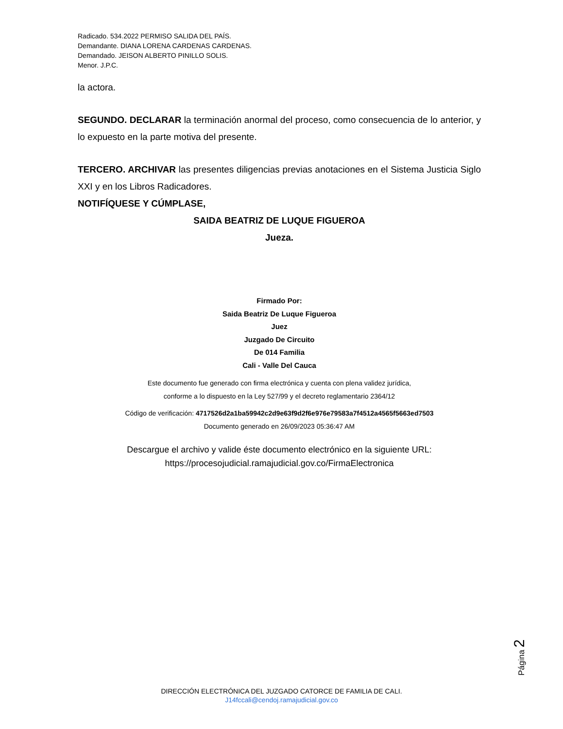Radicado. 534.2022 PERMISO SALIDA DEL PAÍS.
Demandante. DIANA LORENA CARDENAS CARDENAS.
Demandado. JEISON ALBERTO PINILLO SOLIS.
Menor. J.P.C.
la actora.
SEGUNDO. DECLARAR la terminación anormal del proceso, como consecuencia de lo anterior, y lo expuesto en la parte motiva del presente.
TERCERO. ARCHIVAR las presentes diligencias previas anotaciones en el Sistema Justicia Siglo XXI y en los Libros Radicadores.
NOTIFÍQUESE Y CÚMPLASE,
SAIDA BEATRIZ DE LUQUE FIGUEROA
Jueza.
Firmado Por:
Saida Beatriz De Luque Figueroa
Juez
Juzgado De Circuito
De 014 Familia
Cali - Valle Del Cauca
Este documento fue generado con firma electrónica y cuenta con plena validez jurídica,
conforme a lo dispuesto en la Ley 527/99 y el decreto reglamentario 2364/12
Código de verificación: 4717526d2a1ba59942c2d9e63f9d2f6e976e79583a7f4512a4565f5663ed7503
Documento generado en 26/09/2023 05:36:47 AM
Descargue el archivo y valide éste documento electrónico en la siguiente URL:
https://procesojudicial.ramajudicial.gov.co/FirmaElectronica
Página 2
DIRECCIÓN ELECTRÓNICA DEL JUZGADO CATORCE DE FAMILIA DE CALI.
J14fccali@cendoj.ramajudicial.gov.co